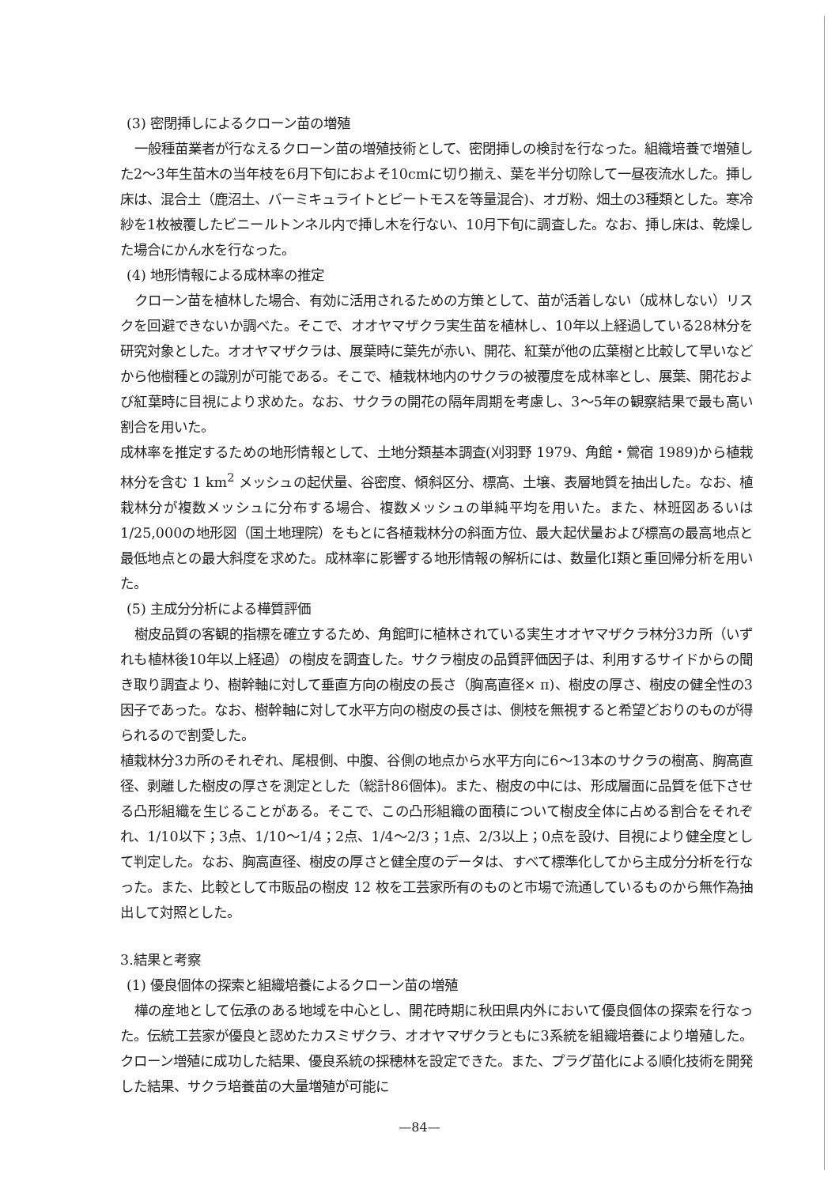(3) 密閉挿しによるクローン苗の増殖
一般種苗業者が行なえるクローン苗の増殖技術として、密閉挿しの検討を行なった。組織培養で増殖した2～3年生苗木の当年枝を6月下旬におよそ10cmに切り揃え、葉を半分切除して一昼夜流水した。挿し床は、混合土（鹿沼土、バーミキュライトとピートモスを等量混合)、オガ粉、畑土の3種類とした。寒冷紗を1枚被覆したビニールトンネル内で挿し木を行ない、10月下旬に調査した。なお、挿し床は、乾燥した場合にかん水を行なった。
(4) 地形情報による成林率の推定
クローン苗を植林した場合、有効に活用されるための方策として、苗が活着しない（成林しない）リスクを回避できないか調べた。そこで、オオヤマザクラ実生苗を植林し、10年以上経過している28林分を研究対象とした。オオヤマザクラは、展葉時に葉先が赤い、開花、紅葉が他の広葉樹と比較して早いなどから他樹種との識別が可能である。そこで、植栽林地内のサクラの被覆度を成林率とし、展葉、開花および紅葉時に目視により求めた。なお、サクラの開花の隔年周期を考慮し、3～5年の観察結果で最も高い割合を用いた。
成林率を推定するための地形情報として、土地分類基本調査(刈羽野 1979、角館・鶯宿 1989)から植栽林分を含む 1 km<sup>2</sup> メッシュの起伏量、谷密度、傾斜区分、標高、土壌、表層地質を抽出した。なお、植栽林分が複数メッシュに分布する場合、複数メッシュの単純平均を用いた。また、林班図あるいは1/25,000の地形図（国土地理院）をもとに各植栽林分の斜面方位、最大起伏量および標高の最高地点と最低地点との最大斜度を求めた。成林率に影響する地形情報の解析には、数量化Ⅰ類と重回帰分析を用いた。
(5) 主成分分析による樺質評価
樹皮品質の客観的指標を確立するため、角館町に植林されている実生オオヤマザクラ林分3カ所（いずれも植林後10年以上経過）の樹皮を調査した。サクラ樹皮の品質評価因子は、利用するサイドからの聞き取り調査より、樹幹軸に対して垂直方向の樹皮の長さ（胸高直径× π)、樹皮の厚さ、樹皮の健全性の3因子であった。なお、樹幹軸に対して水平方向の樹皮の長さは、側枝を無視すると希望どおりのものが得られるので割愛した。
植栽林分3カ所のそれぞれ、尾根側、中腹、谷側の地点から水平方向に6～13本のサクラの樹高、胸高直径、剥離した樹皮の厚さを測定とした（総計86個体)。また、樹皮の中には、形成層面に品質を低下させる凸形組織を生じることがある。そこで、この凸形組織の面積について樹皮全体に占める割合をそれぞれ、1/10以下；3点、1/10～1/4；2点、1/4～2/3；1点、2/3以上；0点を設け、目視により健全度として判定した。なお、胸高直径、樹皮の厚さと健全度のデータは、すべて標準化してから主成分分析を行なった。また、比較として市販品の樹皮 12 枚を工芸家所有のものと市場で流通しているものから無作為抽出して対照とした。
3.結果と考察
(1) 優良個体の探索と組織培養によるクローン苗の増殖
樺の産地として伝承のある地域を中心とし、開花時期に秋田県内外において優良個体の探索を行なった。伝統工芸家が優良と認めたカスミザクラ、オオヤマザクラともに3系統を組織培養により増殖した。クローン増殖に成功した結果、優良系統の採穂林を設定できた。また、プラグ苗化による順化技術を開発した結果、サクラ培養苗の大量増殖が可能に
—84—